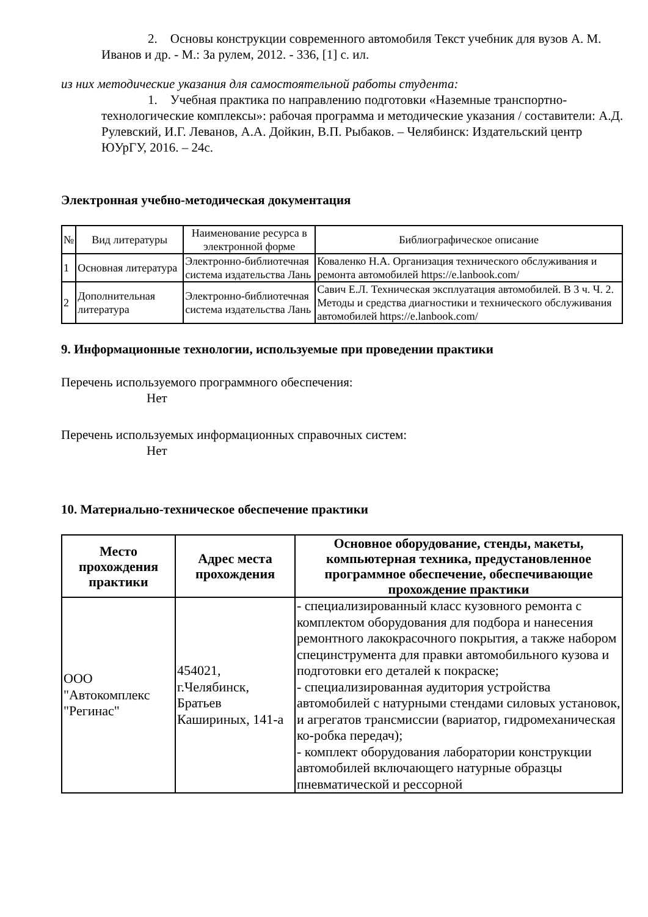2. Основы конструкции современного автомобиля Текст учебник для вузов А. М. Иванов и др. - М.: За рулем, 2012. - 336, [1] с. ил.
из них методические указания для самостоятельной работы студента:
1. Учебная практика по направлению подготовки «Наземные транспортно-технологические комплексы»: рабочая программа и методические указания / составители: А.Д. Рулевский, И.Г. Леванов, А.А. Дойкин, В.П. Рыбаков. – Челябинск: Издательский центр ЮУрГУ, 2016. – 24с.
Электронная учебно-методическая документация
| № | Вид литературы | Наименование ресурса в электронной форме | Библиографическое описание |
| 1 | Основная литература | Электронно-библиотечная система издательства Лань | Коваленко Н.А. Организация технического обслуживания и ремонта автомобилей https://e.lanbook.com/ |
| 2 | Дополнительная литература | Электронно-библиотечная система издательства Лань | Савич Е.Л. Техническая эксплуатация автомобилей. В 3 ч. Ч. 2. Методы и средства диагностики и технического обслуживания автомобилей https://e.lanbook.com/ |
9. Информационные технологии, используемые при проведении практики
Перечень используемого программного обеспечения:
Нет
Перечень используемых информационных справочных систем:
Нет
10. Материально-техническое обеспечение практики
| Место прохождения практики | Адрес места прохождения | Основное оборудование, стенды, макеты, компьютерная техника, предустановленное программное обеспечение, обеспечивающие прохождение практики |
| --- | --- | --- |
| ООО "Автокомплекс "Регинас" | 454021, г.Челябинск, Братьев Кашириных, 141-а | - специализированный класс кузовного ремонта с комплектом оборудования для подбора и нанесения ремонтного лакокрасочного покрытия, а также набором специнструмента для правки автомобильного кузова и подготовки его деталей к покраске; - специализированная аудитория устройства автомобилей с натурными стендами силовых установок, и агрегатов трансмиссии (вариатор, гидромеханическая ко-робка передач); - комплект оборудования лаборатории конструкции автомобилей включающего натурные образцы пневматической и рессорной |